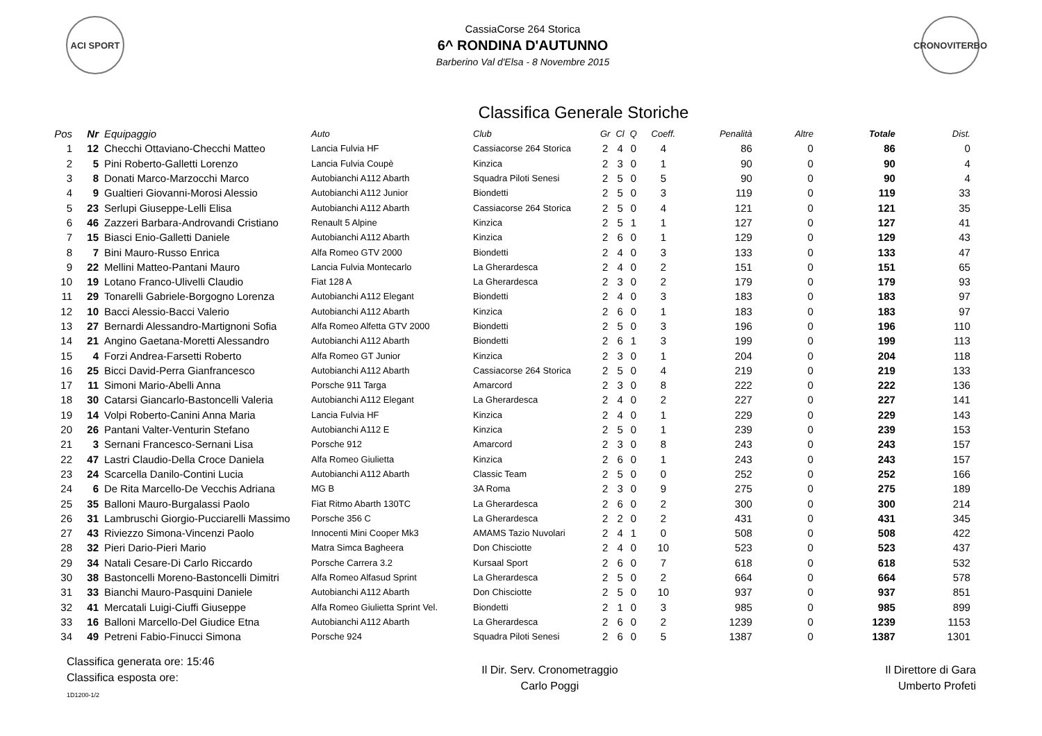ACI SPORT
CassiaCorse 264 Storica
6^ RONDINA D'AUTUNNO
Barberino Val d'Elsa - 8 Novembre 2015
CRONOVITERBO
Classifica Generale Storiche
| Pos | Nr | Equipaggio | Auto | Club | Gr | Cl | Q | Coeff. | Penalità | Altre | Totale | Dist. |
| --- | --- | --- | --- | --- | --- | --- | --- | --- | --- | --- | --- | --- |
| 1 | 12 | Checchi Ottaviano-Checchi Matteo | Lancia Fulvia HF | Cassiacorse 264 Storica | 2 | 4 | 0 | 4 | 86 | 0 | 86 | 0 |
| 2 | 5 | Pini Roberto-Galletti Lorenzo | Lancia Fulvia Coupè | Kinzica | 2 | 3 | 0 | 1 | 90 | 0 | 90 | 4 |
| 3 | 8 | Donati Marco-Marzocchi Marco | Autobianchi A112 Abarth | Squadra Piloti Senesi | 2 | 5 | 0 | 5 | 90 | 0 | 90 | 4 |
| 4 | 9 | Gualtieri Giovanni-Morosi Alessio | Autobianchi A112 Junior | Biondetti | 2 | 5 | 0 | 3 | 119 | 0 | 119 | 33 |
| 5 | 23 | Serlupi Giuseppe-Lelli Elisa | Autobianchi A112 Abarth | Cassiacorse 264 Storica | 2 | 5 | 0 | 4 | 121 | 0 | 121 | 35 |
| 6 | 46 | Zazzeri Barbara-Androvandi Cristiano | Renault 5 Alpine | Kinzica | 2 | 5 | 1 | 1 | 127 | 0 | 127 | 41 |
| 7 | 15 | Biasci Enio-Galletti Daniele | Autobianchi A112 Abarth | Kinzica | 2 | 6 | 0 | 1 | 129 | 0 | 129 | 43 |
| 8 | 7 | Bini Mauro-Russo Enrica | Alfa Romeo GTV 2000 | Biondetti | 2 | 4 | 0 | 3 | 133 | 0 | 133 | 47 |
| 9 | 22 | Mellini Matteo-Pantani Mauro | Lancia Fulvia Montecarlo | La Gherardesca | 2 | 4 | 0 | 2 | 151 | 0 | 151 | 65 |
| 10 | 19 | Lotano Franco-Ulivelli Claudio | Fiat 128 A | La Gherardesca | 2 | 3 | 0 | 2 | 179 | 0 | 179 | 93 |
| 11 | 29 | Tonarelli Gabriele-Borgogno Lorenza | Autobianchi A112 Elegant | Biondetti | 2 | 4 | 0 | 3 | 183 | 0 | 183 | 97 |
| 12 | 10 | Bacci Alessio-Bacci Valerio | Autobianchi A112 Abarth | Kinzica | 2 | 6 | 0 | 1 | 183 | 0 | 183 | 97 |
| 13 | 27 | Bernardi Alessandro-Martignoni Sofia | Alfa Romeo Alfetta GTV 2000 | Biondetti | 2 | 5 | 0 | 3 | 196 | 0 | 196 | 110 |
| 14 | 21 | Angino Gaetana-Moretti Alessandro | Autobianchi A112 Abarth | Biondetti | 2 | 6 | 1 | 3 | 199 | 0 | 199 | 113 |
| 15 | 4 | Forzi Andrea-Farsetti Roberto | Alfa Romeo GT Junior | Kinzica | 2 | 3 | 0 | 1 | 204 | 0 | 204 | 118 |
| 16 | 25 | Bicci David-Perra Gianfrancesco | Autobianchi A112 Abarth | Cassiacorse 264 Storica | 2 | 5 | 0 | 4 | 219 | 0 | 219 | 133 |
| 17 | 11 | Simoni Mario-Abelli Anna | Porsche 911 Targa | Amarcord | 2 | 3 | 0 | 8 | 222 | 0 | 222 | 136 |
| 18 | 30 | Catarsi Giancarlo-Bastoncelli Valeria | Autobianchi A112 Elegant | La Gherardesca | 2 | 4 | 0 | 2 | 227 | 0 | 227 | 141 |
| 19 | 14 | Volpi Roberto-Canini Anna Maria | Lancia Fulvia HF | Kinzica | 2 | 4 | 0 | 1 | 229 | 0 | 229 | 143 |
| 20 | 26 | Pantani Valter-Venturin Stefano | Autobianchi A112 E | Kinzica | 2 | 5 | 0 | 1 | 239 | 0 | 239 | 153 |
| 21 | 3 | Sernani Francesco-Sernani Lisa | Porsche 912 | Amarcord | 2 | 3 | 0 | 8 | 243 | 0 | 243 | 157 |
| 22 | 47 | Lastri Claudio-Della Croce Daniela | Alfa Romeo Giulietta | Kinzica | 2 | 6 | 0 | 1 | 243 | 0 | 243 | 157 |
| 23 | 24 | Scarcella Danilo-Contini Lucia | Autobianchi A112 Abarth | Classic Team | 2 | 5 | 0 | 0 | 252 | 0 | 252 | 166 |
| 24 | 6 | De Rita Marcello-De Vecchis Adriana | MG B | 3A Roma | 2 | 3 | 0 | 9 | 275 | 0 | 275 | 189 |
| 25 | 35 | Balloni Mauro-Burgalassi Paolo | Fiat Ritmo Abarth 130TC | La Gherardesca | 2 | 6 | 0 | 2 | 300 | 0 | 300 | 214 |
| 26 | 31 | Lambruschi Giorgio-Pucciarelli Massimo | Porsche 356 C | La Gherardesca | 2 | 2 | 0 | 2 | 431 | 0 | 431 | 345 |
| 27 | 43 | Riviezzo Simona-Vincenzi Paolo | Innocenti Mini Cooper Mk3 | AMAMS Tazio Nuvolari | 2 | 4 | 1 | 0 | 508 | 0 | 508 | 422 |
| 28 | 32 | Pieri Dario-Pieri Mario | Matra Simca Bagheera | Don Chisciotte | 2 | 4 | 0 | 10 | 523 | 0 | 523 | 437 |
| 29 | 34 | Natali Cesare-Di Carlo Riccardo | Porsche Carrera 3.2 | Kursaal Sport | 2 | 6 | 0 | 7 | 618 | 0 | 618 | 532 |
| 30 | 38 | Bastoncelli Moreno-Bastoncelli Dimitri | Alfa Romeo Alfasud Sprint | La Gherardesca | 2 | 5 | 0 | 2 | 664 | 0 | 664 | 578 |
| 31 | 33 | Bianchi Mauro-Pasquini Daniele | Autobianchi A112 Abarth | Don Chisciotte | 2 | 5 | 0 | 10 | 937 | 0 | 937 | 851 |
| 32 | 41 | Mercatali Luigi-Ciuffi Giuseppe | Alfa Romeo Giulietta Sprint Vel. | Biondetti | 2 | 1 | 0 | 3 | 985 | 0 | 985 | 899 |
| 33 | 16 | Balloni Marcello-Del Giudice Etna | Autobianchi A112 Abarth | La Gherardesca | 2 | 6 | 0 | 2 | 1239 | 0 | 1239 | 1153 |
| 34 | 49 | Petreni Fabio-Finucci Simona | Porsche 924 | Squadra Piloti Senesi | 2 | 6 | 0 | 5 | 1387 | 0 | 1387 | 1301 |
Classifica generata ore: 15:46
Classifica esposta ore:
1D1200-1/2
Il Dir. Serv. Cronometraggio
Carlo Poggi
Il Direttore di Gara
Umberto Profeti